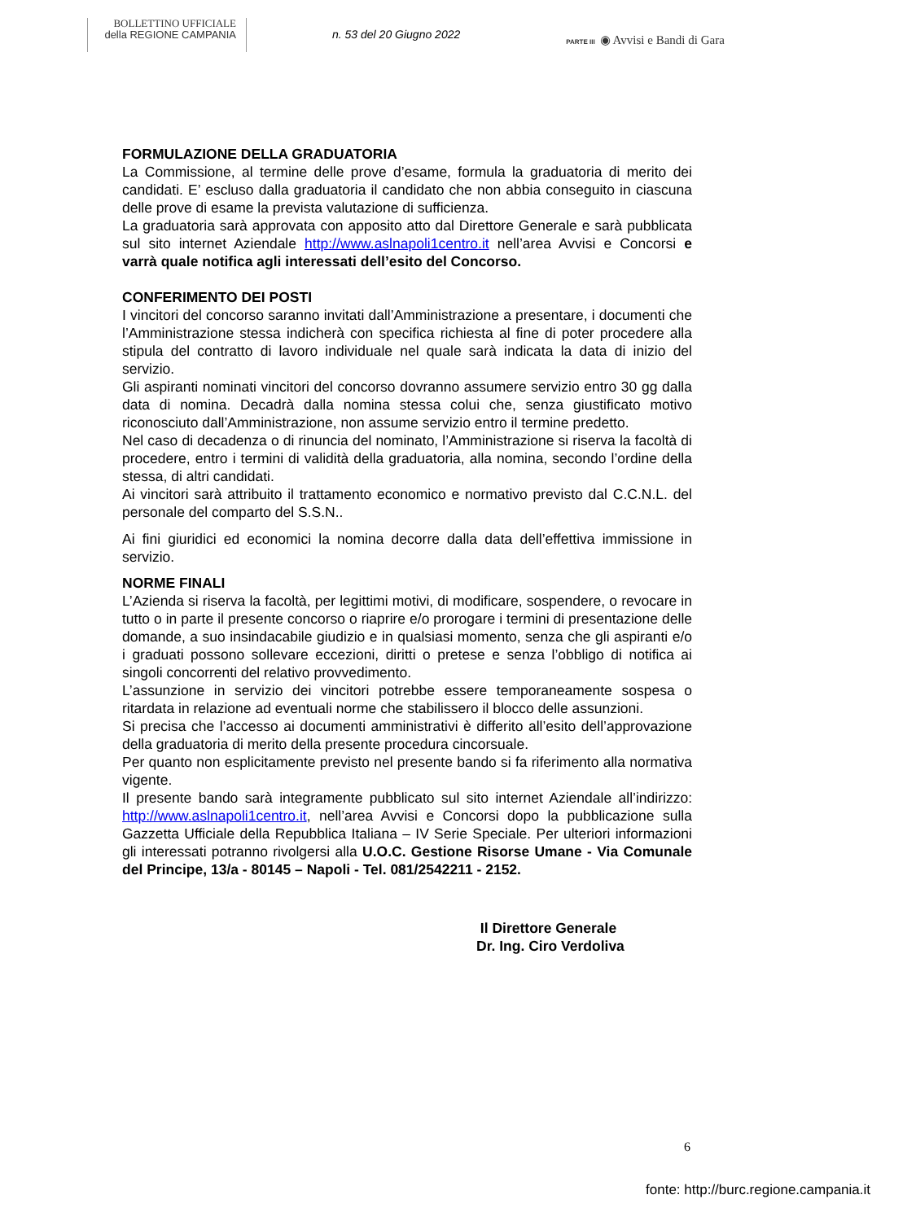BOLLETTINO UFFICIALE
della REGIONE CAMPANIA
n. 53 del 20 Giugno 2022
PARTE III ◉ Avvisi e Bandi di Gara
FORMULAZIONE DELLA GRADUATORIA
La Commissione, al termine delle prove d’esame, formula la graduatoria di merito dei candidati. E’ escluso dalla graduatoria il candidato che non abbia conseguito in ciascuna delle prove di esame la prevista valutazione di sufficienza.
La graduatoria sarà approvata con apposito atto dal Direttore Generale e sarà pubblicata sul sito internet Aziendale http://www.aslnapoli1centro.it nell’area Avvisi e Concorsi e varrà quale notifica agli interessati dell’esito del Concorso.
CONFERIMENTO DEI POSTI
I vincitori del concorso saranno invitati dall’Amministrazione a presentare, i documenti che l’Amministrazione stessa indicherà con specifica richiesta al fine di poter procedere alla stipula del contratto di lavoro individuale nel quale sarà indicata la data di inizio del servizio.
Gli aspiranti nominati vincitori del concorso dovranno assumere servizio entro 30 gg dalla data di nomina. Decadrà dalla nomina stessa colui che, senza giustificato motivo riconosciuto dall’Amministrazione, non assume servizio entro il termine predetto.
Nel caso di decadenza o di rinuncia del nominato, l’Amministrazione si riserva la facoltà di procedere, entro i termini di validità della graduatoria, alla nomina, secondo l’ordine della stessa, di altri candidati.
Ai vincitori sarà attribuito il trattamento economico e normativo previsto dal C.C.N.L. del personale del comparto del S.S.N..
Ai fini giuridici ed economici la nomina decorre dalla data dell’effettiva immissione in servizio.
NORME FINALI
L’Azienda si riserva la facoltà, per legittimi motivi, di modificare, sospendere, o revocare in tutto o in parte il presente concorso o riaprire e/o prorogare i termini di presentazione delle domande, a suo insindacabile giudizio e in qualsiasi momento, senza che gli aspiranti e/o i graduati possono sollevare eccezioni, diritti o pretese e senza l’obbligo di notifica ai singoli concorrenti del relativo provvedimento.
L’assunzione in servizio dei vincitori potrebbe essere temporaneamente sospesa o ritardata in relazione ad eventuali norme che stabilissero il blocco delle assunzioni.
Si precisa che l’accesso ai documenti amministrativi è differito all’esito dell’approvazione della graduatoria di merito della presente procedura cincorsuale.
Per quanto non esplicitamente previsto nel presente bando si fa riferimento alla normativa vigente.
Il presente bando sarà integramente pubblicato sul sito internet Aziendale all’indirizzo: http://www.aslnapoli1centro.it, nell’area Avvisi e Concorsi dopo la pubblicazione sulla Gazzetta Ufficiale della Repubblica Italiana – IV Serie Speciale. Per ulteriori informazioni gli interessati potranno rivolgersi alla U.O.C. Gestione Risorse Umane - Via Comunale del Principe, 13/a - 80145 – Napoli - Tel. 081/2542211 - 2152.
Il Direttore Generale
Dr. Ing. Ciro Verdoliva
6
fonte: http://burc.regione.campania.it